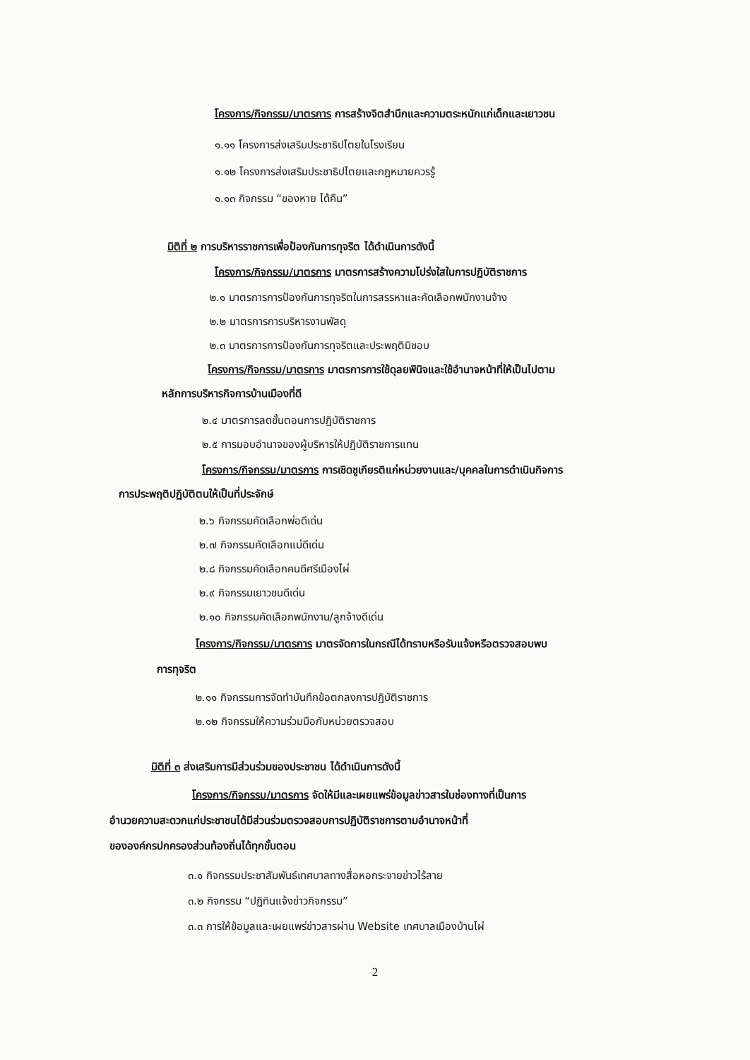โครงการ/กิจกรรม/มาตรการ การสร้างจิตสำนึกและความตระหนักแก่เด็กและเยาวชน
๑.๑๑ โครงการส่งเสริมประชาธิปไตยในโรงเรียน
๑.๑๒ โครงการส่งเสริมประชาธิปไตยและกฎหมายควรรู้
๑.๑๓ กิจกรรม “ของหาย ได้คืน”
มิติที่ ๒ การบริหารราชการเพื่อป้องกันการทุจริต ได้ดำเนินการดังนี้
โครงการ/กิจกรรม/มาตรการ มาตรการสร้างความโปร่งใสในการปฏิบัติราชการ
๒.๑ มาตรการการป้องกันการทุจริตในการสรรหาและคัดเลือกพนักงานจ้าง
๒.๒ มาตรการการบริหารงานพัสดุ
๒.๓ มาตรการการป้องกันการทุจริตและประพฤติมิชอบ
โครงการ/กิจกรรม/มาตรการ มาตรการการใช้ดุลยพินิจและใช้อำนาจหน้าที่ให้เป็นไปตาม
หลักการบริหารกิจการบ้านเมืองที่ดี
๒.๔ มาตรการลดขั้นตอนการปฏิบัติราชการ
๒.๕ การมอบอำนาจของผู้บริหารให้ปฏิบัติราชการแทน
โครงการ/กิจกรรม/มาตรการ การเชิดชูเกียรติแก่หน่วยงานและ/บุคคลในการดำเนินกิจการ
การประพฤติปฏิบัติตนให้เป็นที่ประจักษ์
๒.๖ กิจกรรมคัดเลือกพ่อดีเด่น
๒.๗ กิจกรรมคัดเลือกแม่ดีเด่น
๒.๘ กิจกรรมคัดเลือกคนดีศรีเมืองไผ่
๒.๙ กิจกรรมเยาวชนดีเด่น
๒.๑๐ กิจกรรมคัดเลือกพนักงาน/ลูกจ้างดีเด่น
โครงการ/กิจกรรม/มาตรการ มาตรจัดการในกรณีได้ทราบหรือรับแจ้งหรือตรวจสอบพบ
การทุจริต
๒.๑๑ กิจกรรมการจัดทำบันทึกข้อตกลงการปฏิบัติราชการ
๒.๑๒ กิจกรรมให้ความร่วมมือกับหน่วยตรวจสอบ
มิติที่ ๓ ส่งเสริมการมีส่วนร่วมของประชาชน ได้ดำเนินการดังนี้
โครงการ/กิจกรรม/มาตรการ จัดให้มีและเผยแพร่ข้อมูลข่าวสารในช่องทางที่เป็นการ
อำนวยความสะดวกแก่ประชาชนได้มีส่วนร่วมตรวจสอบการปฏิบัติราชการตามอำนาจหน้าที่
ขององค์กรปกครองส่วนท้องถิ่นได้ทุกขั้นตอน
๓.๑ กิจกรรมประชาสัมพันธ์เทศบาลทางสื่อหอกระจายข่าวไร้สาย
๓.๒ กิจกรรม “ปฏิทินแจ้งข่าวกิจกรรม”
๓.๓ การให้ข้อมูลและเผยแพร่ข่าวสารผ่าน Website เทศบาลเมืองบ้านไผ่
2